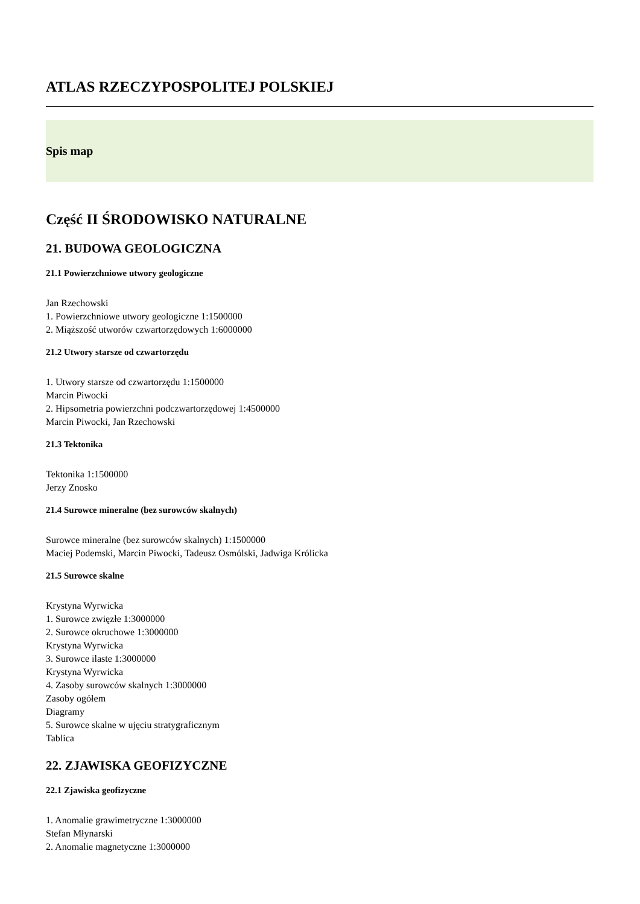ATLAS RZECZYPOSPOLITEJ POLSKIEJ
Spis map
Część II ŚRODOWISKO NATURALNE
21. BUDOWA GEOLOGICZNA
21.1 Powierzchniowe utwory geologiczne
Jan Rzechowski
1. Powierzchniowe utwory geologiczne 1:1500000
2. Miąższość utworów czwartorzędowych 1:6000000
21.2 Utwory starsze od czwartorzędu
1. Utwory starsze od czwartorzędu 1:1500000
Marcin Piwocki
2. Hipsometria powierzchni podczwartorzędowej 1:4500000
Marcin Piwocki, Jan Rzechowski
21.3 Tektonika
Tektonika 1:1500000
Jerzy Znosko
21.4 Surowce mineralne (bez surowców skalnych)
Surowce mineralne (bez surowców skalnych) 1:1500000
Maciej Podemski, Marcin Piwocki, Tadeusz Osmólski, Jadwiga Królicka
21.5 Surowce skalne
Krystyna Wyrwicka
1. Surowce zwięzłe 1:3000000
2. Surowce okruchowe 1:3000000
Krystyna Wyrwicka
3. Surowce ilaste 1:3000000
Krystyna Wyrwicka
4. Zasoby surowców skalnych 1:3000000
Zasoby ogółem
Diagramy
5. Surowce skalne w ujęciu stratygraficznym
Tablica
22. ZJAWISKA GEOFIZYCZNE
22.1 Zjawiska geofizyczne
1. Anomalie grawimetryczne 1:3000000
Stefan Młynarski
2. Anomalie magnetyczne 1:3000000